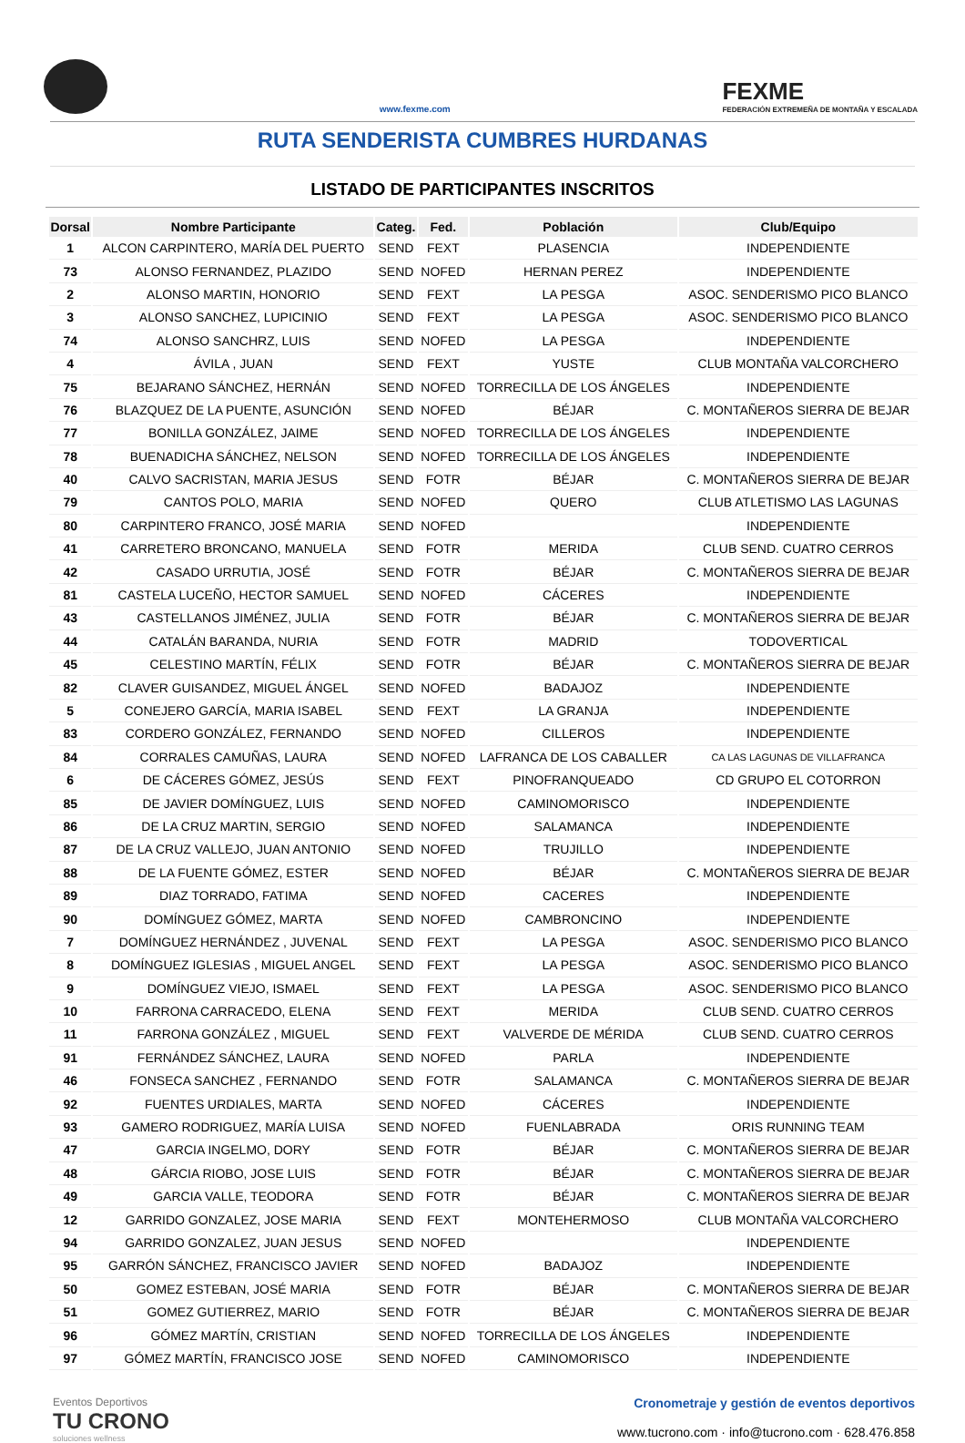www.fexme.com
FEXME
FEDERACIÓN EXTREMEÑA DE MONTAÑA Y ESCALADA
RUTA SENDERISTA CUMBRES HURDANAS
LISTADO DE PARTICIPANTES INSCRITOS
| Dorsal | Nombre Participante | Categ. | Fed. | Población | Club/Equipo |
| --- | --- | --- | --- | --- | --- |
| 1 | ALCON CARPINTERO, MARÍA DEL PUERTO | SEND | FEXT | PLASENCIA | INDEPENDIENTE |
| 73 | ALONSO FERNANDEZ, PLAZIDO | SEND | NOFED | HERNAN PEREZ | INDEPENDIENTE |
| 2 | ALONSO MARTIN, HONORIO | SEND | FEXT | LA PESGA | ASOC. SENDERISMO PICO BLANCO |
| 3 | ALONSO SANCHEZ, LUPICINIO | SEND | FEXT | LA PESGA | ASOC. SENDERISMO PICO BLANCO |
| 74 | ALONSO SANCHRZ, LUIS | SEND | NOFED | LA PESGA | INDEPENDIENTE |
| 4 | ÁVILA , JUAN | SEND | FEXT | YUSTE | CLUB MONTAÑA VALCORCHERO |
| 75 | BEJARANO SÁNCHEZ, HERNÁN | SEND | NOFED | TORRECILLA DE LOS ÁNGELES | INDEPENDIENTE |
| 76 | BLAZQUEZ DE LA PUENTE, ASUNCIÓN | SEND | NOFED | BÉJAR | C. MONTAÑEROS SIERRA DE BEJAR |
| 77 | BONILLA GONZÁLEZ, JAIME | SEND | NOFED | TORRECILLA DE LOS ÁNGELES | INDEPENDIENTE |
| 78 | BUENADICHA SÁNCHEZ, NELSON | SEND | NOFED | TORRECILLA DE LOS ÁNGELES | INDEPENDIENTE |
| 40 | CALVO SACRISTAN, MARIA JESUS | SEND | FOTR | BÉJAR | C. MONTAÑEROS SIERRA DE BEJAR |
| 79 | CANTOS POLO, MARIA | SEND | NOFED | QUERO | CLUB ATLETISMO LAS LAGUNAS |
| 80 | CARPINTERO FRANCO, JOSÉ MARIA | SEND | NOFED | | INDEPENDIENTE |
| 41 | CARRETERO BRONCANO, MANUELA | SEND | FOTR | MERIDA | CLUB SEND. CUATRO CERROS |
| 42 | CASADO URRUTIA, JOSÉ | SEND | FOTR | BÉJAR | C. MONTAÑEROS SIERRA DE BEJAR |
| 81 | CASTELA LUCEÑO, HECTOR SAMUEL | SEND | NOFED | CÁCERES | INDEPENDIENTE |
| 43 | CASTELLANOS JIMÉNEZ, JULIA | SEND | FOTR | BÉJAR | C. MONTAÑEROS SIERRA DE BEJAR |
| 44 | CATALÁN BARANDA, NURIA | SEND | FOTR | MADRID | TODOVERTICAL |
| 45 | CELESTINO MARTÍN, FÉLIX | SEND | FOTR | BÉJAR | C. MONTAÑEROS SIERRA DE BEJAR |
| 82 | CLAVER GUISANDEZ, MIGUEL ÁNGEL | SEND | NOFED | BADAJOZ | INDEPENDIENTE |
| 5 | CONEJERO GARCÍA, MARIA ISABEL | SEND | FEXT | LA GRANJA | INDEPENDIENTE |
| 83 | CORDERO GONZÁLEZ, FERNANDO | SEND | NOFED | CILLEROS | INDEPENDIENTE |
| 84 | CORRALES CAMUÑAS, LAURA | SEND | NOFED | LAFRANCA DE LOS CABALLER | CA LAS LAGUNAS DE VILLAFRANCA |
| 6 | DE CÁCERES GÓMEZ, JESÚS | SEND | FEXT | PINOFRANQUEADO | CD GRUPO EL COTORRON |
| 85 | DE JAVIER DOMÍNGUEZ, LUIS | SEND | NOFED | CAMINOMORISCO | INDEPENDIENTE |
| 86 | DE LA CRUZ MARTIN, SERGIO | SEND | NOFED | SALAMANCA | INDEPENDIENTE |
| 87 | DE LA CRUZ VALLEJO, JUAN ANTONIO | SEND | NOFED | TRUJILLO | INDEPENDIENTE |
| 88 | DE LA FUENTE GÓMEZ, ESTER | SEND | NOFED | BÉJAR | C. MONTAÑEROS SIERRA DE BEJAR |
| 89 | DIAZ TORRADO, FATIMA | SEND | NOFED | CACERES | INDEPENDIENTE |
| 90 | DOMÍNGUEZ GÓMEZ, MARTA | SEND | NOFED | CAMBRONCINO | INDEPENDIENTE |
| 7 | DOMÍNGUEZ HERNÁNDEZ , JUVENAL | SEND | FEXT | LA PESGA | ASOC. SENDERISMO PICO BLANCO |
| 8 | DOMÍNGUEZ IGLESIAS , MIGUEL ANGEL | SEND | FEXT | LA PESGA | ASOC. SENDERISMO PICO BLANCO |
| 9 | DOMÍNGUEZ VIEJO, ISMAEL | SEND | FEXT | LA PESGA | ASOC. SENDERISMO PICO BLANCO |
| 10 | FARRONA CARRACEDO, ELENA | SEND | FEXT | MERIDA | CLUB SEND. CUATRO CERROS |
| 11 | FARRONA GONZÁLEZ , MIGUEL | SEND | FEXT | VALVERDE DE MÉRIDA | CLUB SEND. CUATRO CERROS |
| 91 | FERNÁNDEZ SÁNCHEZ, LAURA | SEND | NOFED | PARLA | INDEPENDIENTE |
| 46 | FONSECA SANCHEZ , FERNANDO | SEND | FOTR | SALAMANCA | C. MONTAÑEROS SIERRA DE BEJAR |
| 92 | FUENTES URDIALES, MARTA | SEND | NOFED | CÁCERES | INDEPENDIENTE |
| 93 | GAMERO RODRIGUEZ, MARÍA LUISA | SEND | NOFED | FUENLABRADA | ORIS RUNNING TEAM |
| 47 | GARCIA INGELMO, DORY | SEND | FOTR | BÉJAR | C. MONTAÑEROS SIERRA DE BEJAR |
| 48 | GÁRCIA RIOBO, JOSE LUIS | SEND | FOTR | BÉJAR | C. MONTAÑEROS SIERRA DE BEJAR |
| 49 | GARCIA VALLE, TEODORA | SEND | FOTR | BÉJAR | C. MONTAÑEROS SIERRA DE BEJAR |
| 12 | GARRIDO GONZALEZ, JOSE MARIA | SEND | FEXT | MONTEHERMOSO | CLUB MONTAÑA VALCORCHERO |
| 94 | GARRIDO GONZALEZ, JUAN JESUS | SEND | NOFED | | INDEPENDIENTE |
| 95 | GARRÓN SÁNCHEZ, FRANCISCO JAVIER | SEND | NOFED | BADAJOZ | INDEPENDIENTE |
| 50 | GOMEZ ESTEBAN, JOSÉ MARIA | SEND | FOTR | BÉJAR | C. MONTAÑEROS SIERRA DE BEJAR |
| 51 | GOMEZ GUTIERREZ, MARIO | SEND | FOTR | BÉJAR | C. MONTAÑEROS SIERRA DE BEJAR |
| 96 | GÓMEZ MARTÍN, CRISTIAN | SEND | NOFED | TORRECILLA DE LOS ÁNGELES | INDEPENDIENTE |
| 97 | GÓMEZ MARTÍN, FRANCISCO JOSE | SEND | NOFED | CAMINOMORISCO | INDEPENDIENTE |
Eventos Deportivos
TU CRONO
soluciones wellness
Cronometraje y gestión de eventos deportivos
www.tucrono.com · info@tucrono.com · 628.476.858